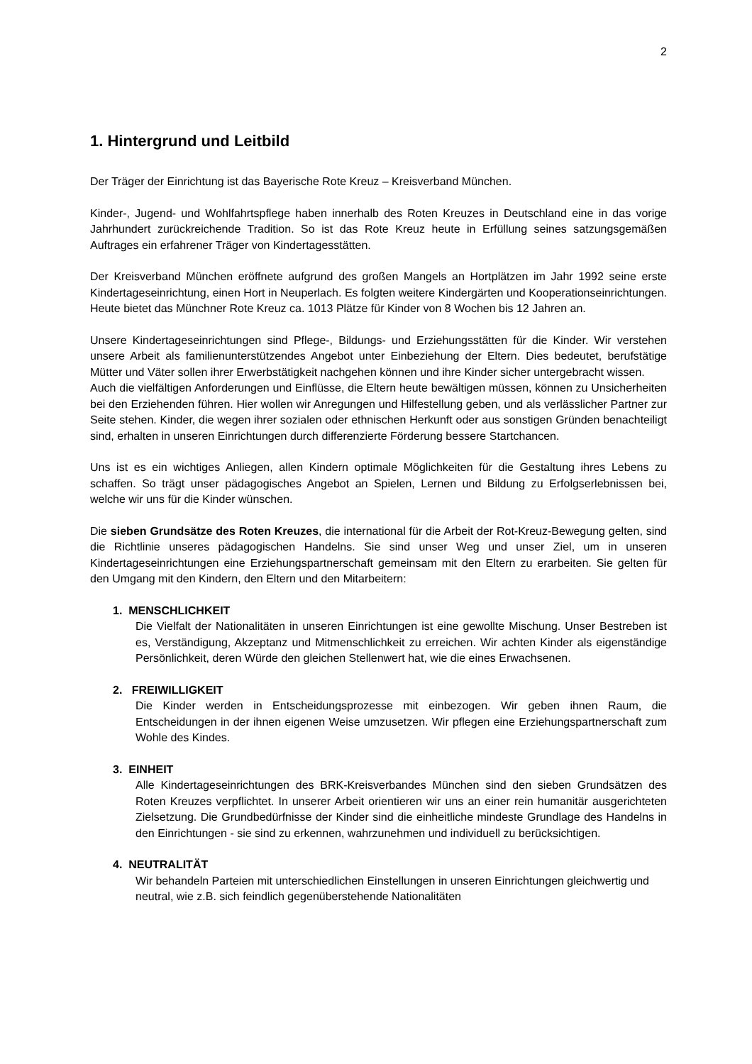2
1. Hintergrund und Leitbild
Der Träger der Einrichtung ist das Bayerische Rote Kreuz – Kreisverband München.
Kinder-, Jugend- und Wohlfahrtspflege haben innerhalb des Roten Kreuzes in Deutschland eine in das vorige Jahrhundert zurückreichende Tradition. So ist das Rote Kreuz heute in Erfüllung seines satzungsgemäßen Auftrages ein erfahrener Träger von Kindertagesstätten.
Der Kreisverband München eröffnete aufgrund des großen Mangels an Hortplätzen im Jahr 1992 seine erste Kindertageseinrichtung, einen Hort in Neuperlach. Es folgten weitere Kindergärten und Kooperationseinrichtungen. Heute bietet das Münchner Rote Kreuz ca. 1013 Plätze für Kinder von 8 Wochen bis 12 Jahren an.
Unsere Kindertageseinrichtungen sind Pflege-, Bildungs- und Erziehungsstätten für die Kinder. Wir verstehen unsere Arbeit als familienunterstützendes Angebot unter Einbeziehung der Eltern. Dies bedeutet, berufstätige Mütter und Väter sollen ihrer Erwerbstätigkeit nachgehen können und ihre Kinder sicher untergebracht wissen.
Auch die vielfältigen Anforderungen und Einflüsse, die Eltern heute bewältigen müssen, können zu Unsicherheiten bei den Erziehenden führen. Hier wollen wir Anregungen und Hilfestellung geben, und als verlässlicher Partner zur Seite stehen. Kinder, die wegen ihrer sozialen oder ethnischen Herkunft oder aus sonstigen Gründen benachteiligt sind, erhalten in unseren Einrichtungen durch differenzierte Förderung bessere Startchancen.
Uns ist es ein wichtiges Anliegen, allen Kindern optimale Möglichkeiten für die Gestaltung ihres Lebens zu schaffen. So trägt unser pädagogisches Angebot an Spielen, Lernen und Bildung zu Erfolgserlebnissen bei, welche wir uns für die Kinder wünschen.
Die sieben Grundsätze des Roten Kreuzes, die international für die Arbeit der Rot-Kreuz-Bewegung gelten, sind die Richtlinie unseres pädagogischen Handelns. Sie sind unser Weg und unser Ziel, um in unseren Kindertageseinrichtungen eine Erziehungspartnerschaft gemeinsam mit den Eltern zu erarbeiten. Sie gelten für den Umgang mit den Kindern, den Eltern und den Mitarbeitern:
1. MENSCHLICHKEIT
Die Vielfalt der Nationalitäten in unseren Einrichtungen ist eine gewollte Mischung. Unser Bestreben ist es, Verständigung, Akzeptanz und Mitmenschlichkeit zu erreichen. Wir achten Kinder als eigenständige Persönlichkeit, deren Würde den gleichen Stellenwert hat, wie die eines Erwachsenen.
2. FREIWILLIGKEIT
Die Kinder werden in Entscheidungsprozesse mit einbezogen. Wir geben ihnen Raum, die Entscheidungen in der ihnen eigenen Weise umzusetzen. Wir pflegen eine Erziehungspartnerschaft zum Wohle des Kindes.
3. EINHEIT
Alle Kindertageseinrichtungen des BRK-Kreisverbandes München sind den sieben Grundsätzen des Roten Kreuzes verpflichtet. In unserer Arbeit orientieren wir uns an einer rein humanitär ausgerichteten Zielsetzung. Die Grundbedürfnisse der Kinder sind die einheitliche mindeste Grundlage des Handelns in den Einrichtungen - sie sind zu erkennen, wahrzunehmen und individuell zu berücksichtigen.
4. NEUTRALITÄT
Wir behandeln Parteien mit unterschiedlichen Einstellungen in unseren Einrichtungen gleichwertig und neutral, wie z.B. sich feindlich gegenüberstehende Nationalitäten